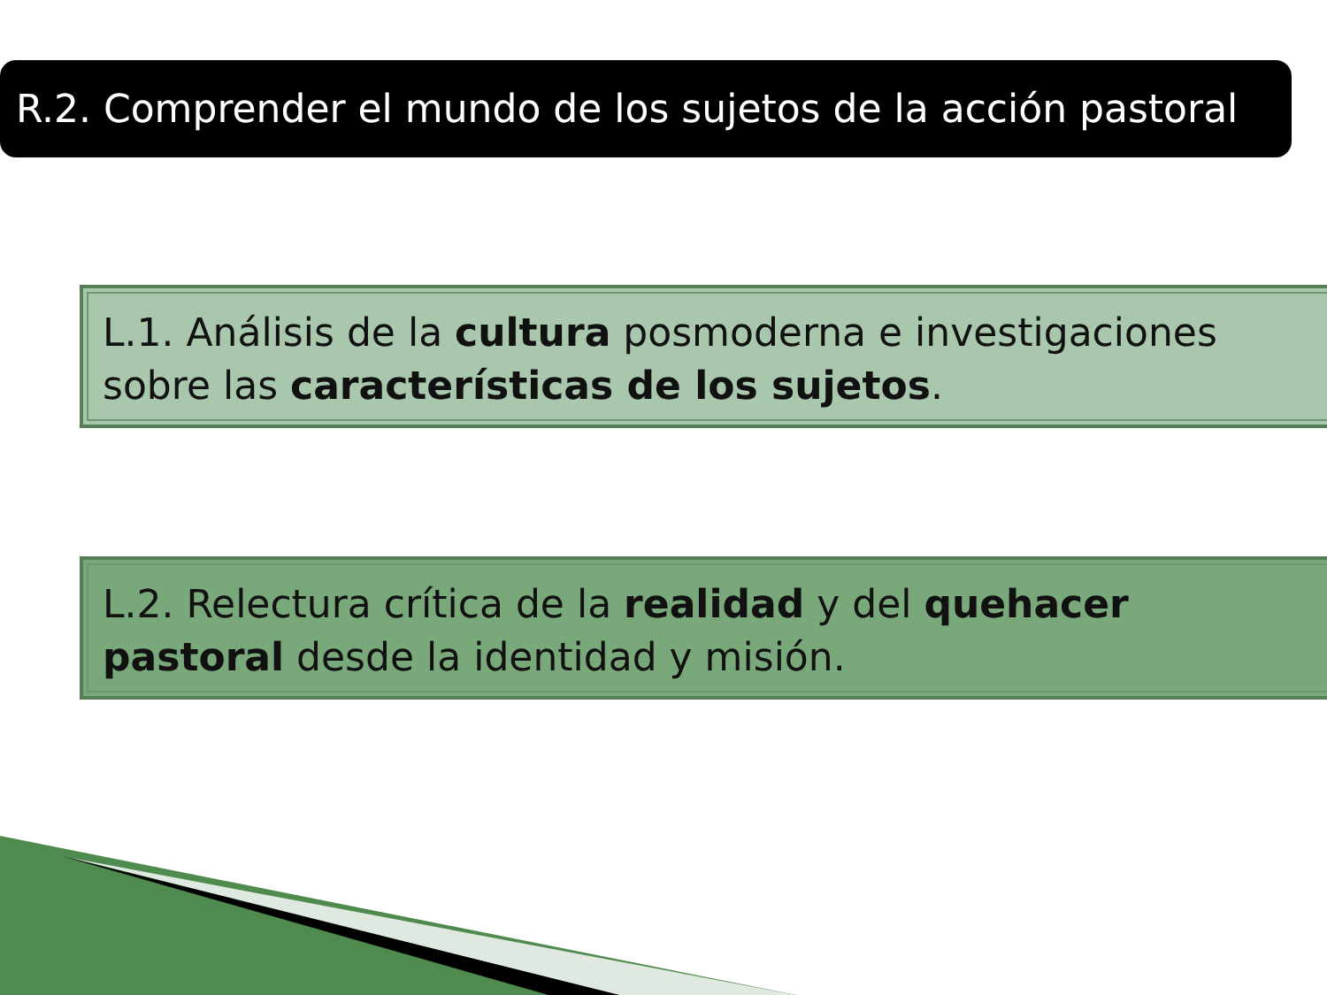R.2. Comprender el mundo de los sujetos de la acción pastoral
L.1. Análisis de la cultura posmoderna e investigaciones sobre las características de los sujetos.
L.2. Relectura crítica de la realidad y del quehacer pastoral desde la identidad y misión.